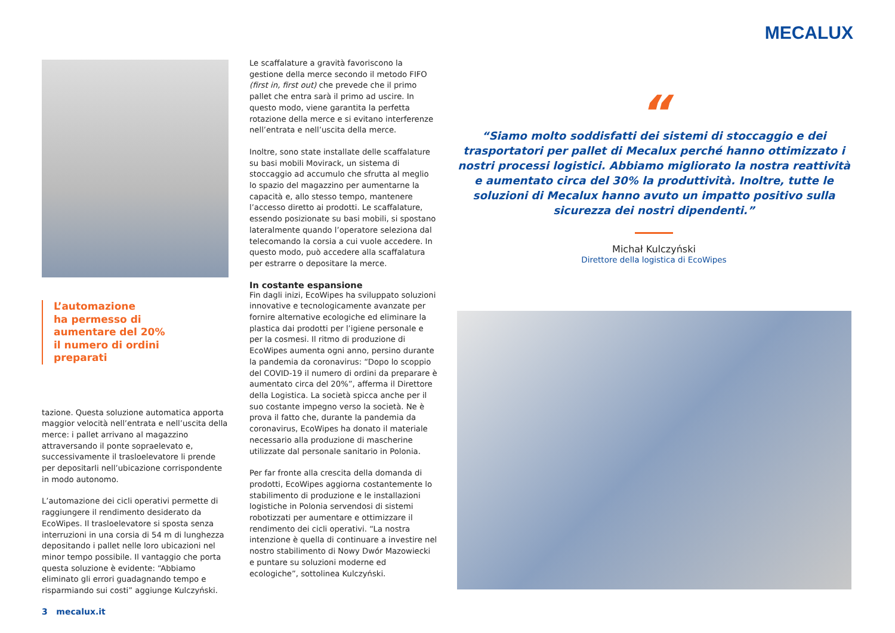MECALUX
L’automazione
ha permesso di
aumentare del 20%
il numero di ordini
preparati
tazione. Questa soluzione automatica apporta maggior velocità nell’entrata e nell’uscita della merce: i pallet arrivano al magazzino attraversando il ponte sopraelevato e, successivamente il trasloelevatore li prende per depositarli nell’ubicazione corrispondente in modo autonomo.
L’automazione dei cicli operativi permette di raggiungere il rendimento desiderato da EcoWipes. Il trasloelevatore si sposta senza interruzioni in una corsia di 54 m di lunghezza depositando i pallet nelle loro ubicazioni nel minor tempo possibile. Il vantaggio che porta questa soluzione è evidente: “Abbiamo eliminato gli errori guadagnando tempo e risparmiando sui costi” aggiunge Kulczyński.
Le scaffalature a gravità favoriscono la gestione della merce secondo il metodo FIFO (first in, first out) che prevede che il primo pallet che entra sarà il primo ad uscire. In questo modo, viene garantita la perfetta rotazione della merce e si evitano interferenze nell’entrata e nell’uscita della merce.
Inoltre, sono state installate delle scaffalature su basi mobili Movirack, un sistema di stoccaggio ad accumulo che sfrutta al meglio lo spazio del magazzino per aumentarne la capacità e, allo stesso tempo, mantenere l’accesso diretto ai prodotti. Le scaffalature, essendo posizionate su basi mobili, si spostano lateralmente quando l’operatore seleziona dal telecomando la corsia a cui vuole accedere. In questo modo, può accedere alla scaffalatura per estrarre o depositare la merce.
In costante espansione
Fin dagli inizi, EcoWipes ha sviluppato soluzioni innovative e tecnologicamente avanzate per fornire alternative ecologiche ed eliminare la plastica dai prodotti per l’igiene personale e per la cosmesi. Il ritmo di produzione di EcoWipes aumenta ogni anno, persino durante la pandemia da coronavirus: “Dopo lo scoppio del COVID-19 il numero di ordini da preparare è aumentato circa del 20%”, afferma il Direttore della Logistica. La società spicca anche per il suo costante impegno verso la società. Ne è prova il fatto che, durante la pandemia da coronavirus, EcoWipes ha donato il materiale necessario alla produzione di mascherine utilizzate dal personale sanitario in Polonia.
Per far fronte alla crescita della domanda di prodotti, EcoWipes aggiorna costantemente lo stabilimento di produzione e le installazioni logistiche in Polonia servendosi di sistemi robotizzati per aumentare e ottimizzare il rendimento dei cicli operativi. “La nostra intenzione è quella di continuare a investire nel nostro stabilimento di Nowy Dwór Mazowiecki e puntare su soluzioni moderne ed ecologiche”, sottolinea Kulczyński.
“
“Siamo molto soddisfatti dei sistemi di stoccaggio e dei trasportatori per pallet di Mecalux perché hanno ottimizzato i nostri processi logistici. Abbiamo migliorato la nostra reattività e aumentato circa del 30% la produttività. Inoltre, tutte le soluzioni di Mecalux hanno avuto un impatto positivo sulla sicurezza dei nostri dipendenti.”
Michał Kulczyński
Direttore della logistica di EcoWipes
3 mecalux.it